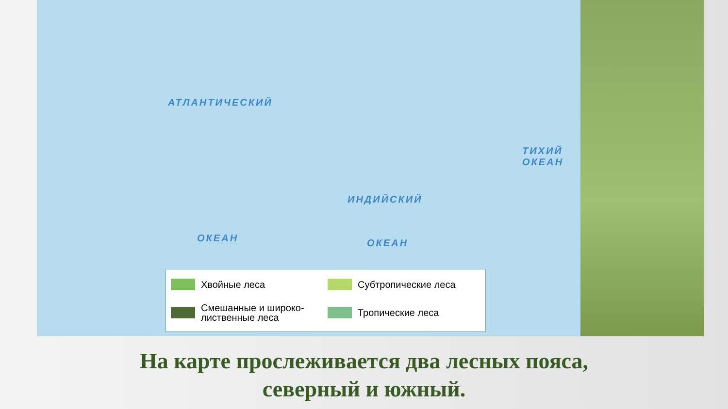АТЛАНТИЧЕСКИЙ
ОКЕАН
ИНДИЙСКИЙ
ОКЕАН
ТИХИЙ ОКЕАН
Хвойные леса
Субтропические леса
Смешанные и широко-лиственные леса
Тропические леса
На карте прослеживается два лесных пояса,
северный и южный.